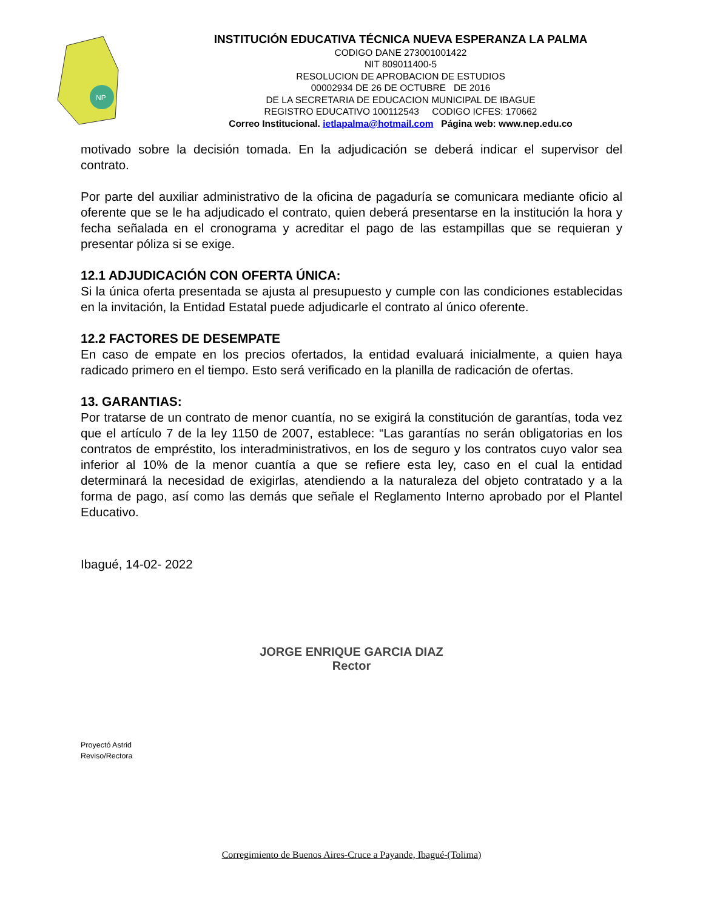NP
INSTITUCIÓN EDUCATIVA TÉCNICA NUEVA ESPERANZA LA PALMA
CODIGO DANE 273001001422
NIT 809011400-5
RESOLUCION DE APROBACION DE ESTUDIOS
00002934 DE 26 DE OCTUBRE DE 2016
DE LA SECRETARIA DE EDUCACION MUNICIPAL DE IBAGUE
REGISTRO EDUCATIVO 100112543 CODIGO ICFES: 170662
Correo Institucional. ietlapalma@hotmail.com Página web: www.nep.edu.co
motivado sobre la decisión tomada. En la adjudicación se deberá indicar el supervisor del contrato.
Por parte del auxiliar administrativo de la oficina de pagaduría se comunicara mediante oficio al oferente que se le ha adjudicado el contrato, quien deberá presentarse en la institución la hora y fecha señalada en el cronograma y acreditar el pago de las estampillas que se requieran y presentar póliza si se exige.
12.1 ADJUDICACIÓN CON OFERTA ÚNICA:
Si la única oferta presentada se ajusta al presupuesto y cumple con las condiciones establecidas en la invitación, la Entidad Estatal puede adjudicarle el contrato al único oferente.
12.2 FACTORES DE DESEMPATE
En caso de empate en los precios ofertados, la entidad evaluará inicialmente, a quien haya radicado primero en el tiempo. Esto será verificado en la planilla de radicación de ofertas.
13. GARANTIAS:
Por tratarse de un contrato de menor cuantía, no se exigirá la constitución de garantías, toda vez que el artículo 7 de la ley 1150 de 2007, establece: “Las garantías no serán obligatorias en los contratos de empréstito, los interadministrativos, en los de seguro y los contratos cuyo valor sea inferior al 10% de la menor cuantía a que se refiere esta ley, caso en el cual la entidad determinará la necesidad de exigirlas, atendiendo a la naturaleza del objeto contratado y a la forma de pago, así como las demás que señale el Reglamento Interno aprobado por el Plantel Educativo.
Ibagué, 14-02- 2022
JORGE ENRIQUE GARCIA DIAZ
Rector
Proyectó Astrid
Reviso/Rectora
Corregimiento de Buenos Aires-Cruce a Payande, Ibagué-(Tolima)